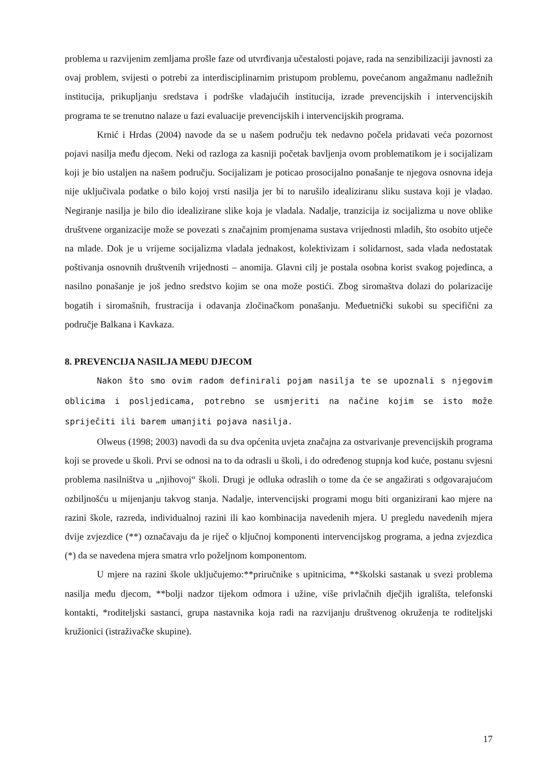problema u razvijenim zemljama prošle faze od utvrđivanja učestalosti pojave, rada na senzibilizaciji javnosti za ovaj problem, svijesti o potrebi za interdisciplinarnim pristupom problemu, povećanom angažmanu nadležnih institucija, prikupljanju sredstava i podrške vladajućih institucija, izrade prevencijskih i intervencijskih programa te se trenutno nalaze u fazi evaluacije prevencijskih i intervencijskih programa.
Krnić i Hrdas (2004) navode da se u našem području tek nedavno počela pridavati veća pozornost pojavi nasilja među djecom. Neki od razloga za kasniji početak bavljenja ovom problematikom je i socijalizam koji je bio ustaljen na našem području. Socijalizam je poticao prosocijalno ponašanje te njegova osnovna ideja nije uključivala podatke o bilo kojoj vrsti nasilja jer bi to narušilo idealiziranu sliku sustava koji je vladao. Negiranje nasilja je bilo dio idealizirane slike koja je vladala. Nadalje, tranzicija iz socijalizma u nove oblike društvene organizacije može se povezati s značajnim promjenama sustava vrijednosti mladih, što osobito utječe na mlade. Dok je u vrijeme socijalizma vladala jednakost, kolektivizam i solidarnost, sada vlada nedostatak poštivanja osnovnih društvenih vrijednosti – anomija. Glavni cilj je postala osobna korist svakog pojedinca, a nasilno ponašanje je još jedno sredstvo kojim se ona može postići. Zbog siromaštva dolazi do polarizacije bogatih i siromašnih, frustracija i odavanja zločinačkom ponašanju. Međuetnički sukobi su specifični za područje Balkana i Kavkaza.
8. PREVENCIJA NASILJA MEĐU DJECOM
Nakon što smo ovim radom definirali pojam nasilja te se upoznali s njegovim oblicima i posljedicama, potrebno se usmjeriti na načine kojim se isto može spriječiti ili barem umanjiti pojava nasilja.
Olweus (1998; 2003) navodi da su dva općenita uvjeta značajna za ostvarivanje prevencijskih programa koji se provede u školi. Prvi se odnosi na to da odrasli u školi, i do određenog stupnja kod kuće, postanu svjesni problema nasilništva u „njihovoj“ školi. Drugi je odluka odraslih o tome da će se angažirati s odgovarajućom ozbiljnošću u mijenjanju takvog stanja. Nadalje, intervencijski programi mogu biti organizirani kao mjere na razini škole, razreda, individualnoj razini ili kao kombinacija navedenih mjera. U pregledu navedenih mjera dvije zvjezdice (**) označavaju da je riječ o ključnoj komponenti intervencijskog programa, a jedna zvjezdica (*) da se navedena mjera smatra vrlo poželjnom komponentom.
U mjere na razini škole uključujemo:**priručnike s upitnicima, **školski sastanak u svezi problema nasilja među djecom, **bolji nadzor tijekom odmora i užine, više privlačnih dječjih igrališta, telefonski kontakti, *roditeljski sastanci, grupa nastavnika koja radi na razvijanju društvenog okruženja te roditeljski kružionici (istraživačke skupine).
17